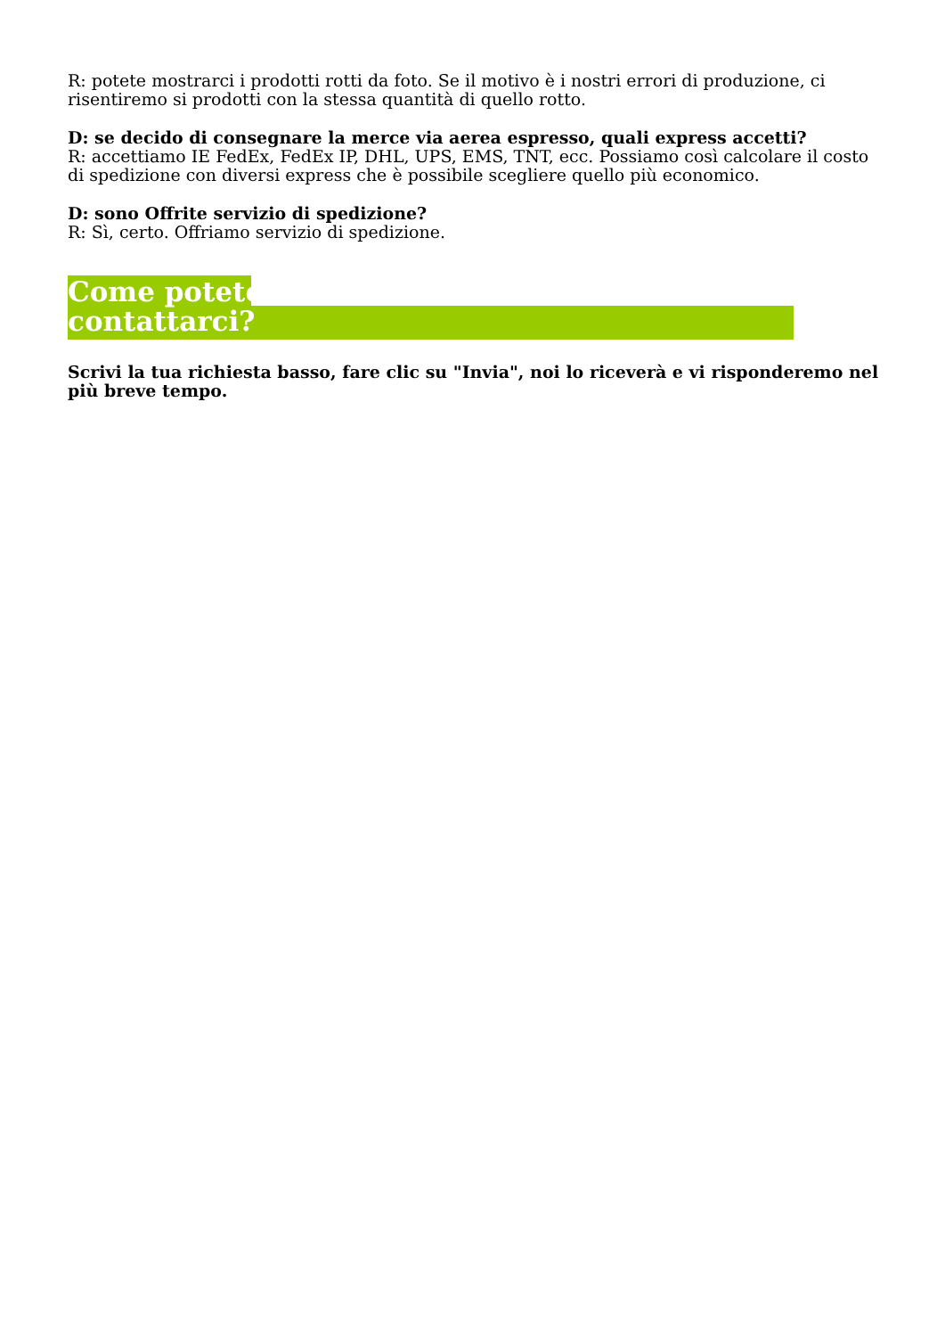R: potete mostrarci i prodotti rotti da foto. Se il motivo è i nostri errori di produzione, ci risentiremo si prodotti con la stessa quantità di quello rotto.
D: se decido di consegnare la merce via aerea espresso, quali express accetti?
R: accettiamo IE FedEx, FedEx IP, DHL, UPS, EMS, TNT, ecc. Possiamo così calcolare il costo di spedizione con diversi express che è possibile scegliere quello più economico.
D: sono Offrite servizio di spedizione?
R: Sì, certo. Offriamo servizio di spedizione.
Come potete
contattarci?
Scrivi la tua richiesta basso, fare clic su "Invia", noi lo riceverà e vi risponderemo nel più breve tempo.